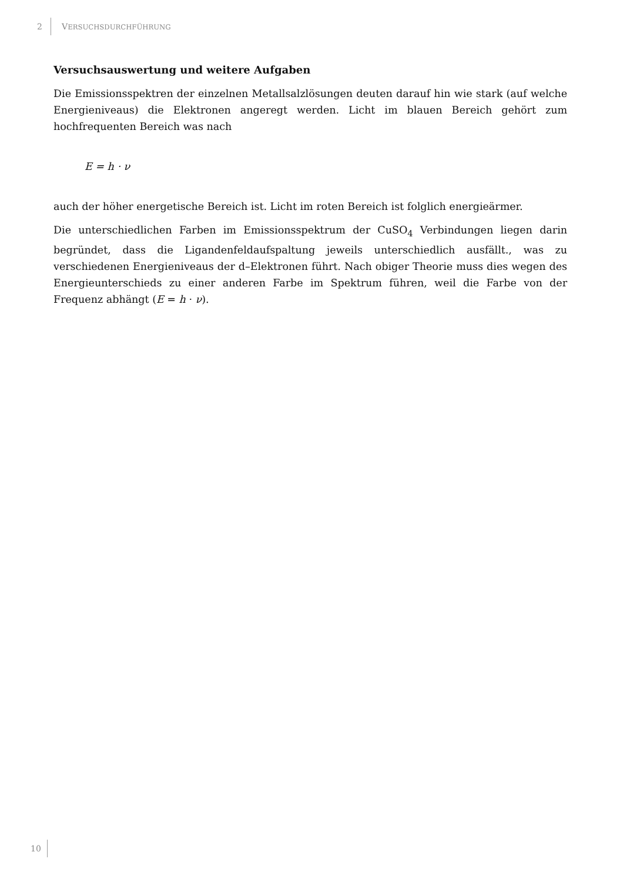2 VERSUCHSDURCHFÜHRUNG
Versuchsauswertung und weitere Aufgaben
Die Emissionsspektren der einzelnen Metallsalzlösungen deuten darauf hin wie stark (auf welche Energieniveaus) die Elektronen angeregt werden. Licht im blauen Bereich gehört zum hochfrequenten Bereich was nach
E = h · ν
auch der höher energetische Bereich ist. Licht im roten Bereich ist folglich energieärmer.
Die unterschiedlichen Farben im Emissionsspektrum der CuSO<sub>4</sub> Verbindungen liegen darin begründet, dass die Ligandenfeldaufspaltung jeweils unterschiedlich ausfällt., was zu verschiedenen Energieniveaus der d–Elektronen führt. Nach obiger Theorie muss dies wegen des Energieunterschieds zu einer anderen Farbe im Spektrum führen, weil die Farbe von der Frequenz abhängt (E = h · ν).
10